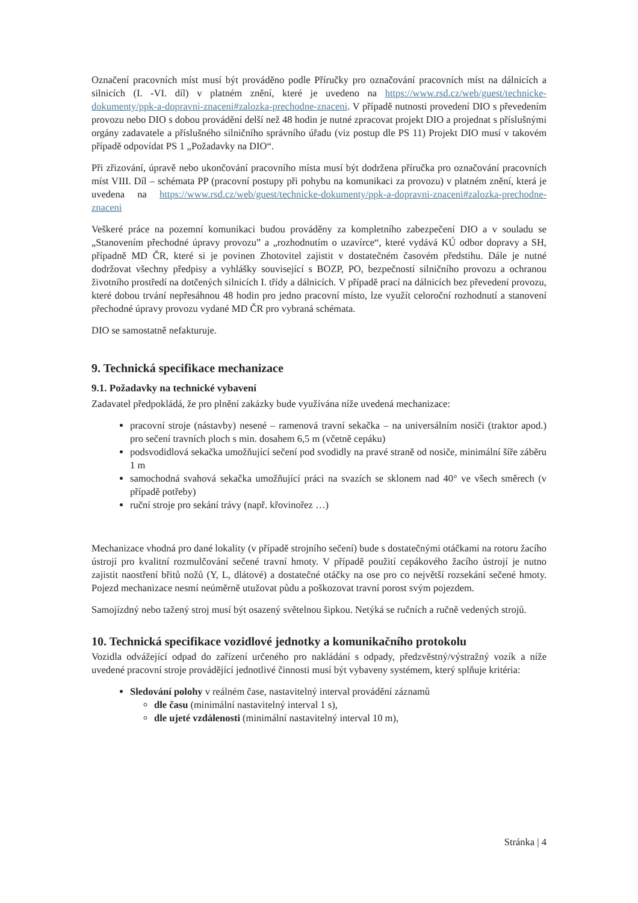Označení pracovních míst musí být prováděno podle Příručky pro označování pracovních míst na dálnicích a silnicích (I. -VI. díl) v platném znění, které je uvedeno na https://www.rsd.cz/web/guest/technicke-dokumenty/ppk-a-dopravni-znaceni#zalozka-prechodne-znaceni. V případě nutnosti provedení DIO s převedením provozu nebo DIO s dobou provádění delší než 48 hodin je nutné zpracovat projekt DIO a projednat s příslušnými orgány zadavatele a příslušného silničního správního úřadu (viz postup dle PS 11) Projekt DIO musí v takovém případě odpovídat PS 1 „Požadavky na DIO“.
Při zřizování, úpravě nebo ukončování pracovního místa musí být dodržena příručka pro označování pracovních míst VIII. Díl – schémata PP (pracovní postupy při pohybu na komunikaci za provozu) v platném znění, která je uvedena na https://www.rsd.cz/web/guest/technicke-dokumenty/ppk-a-dopravni-znaceni#zalozka-prechodne-znaceni
Veškeré práce na pozemní komunikaci budou prováděny za kompletního zabezpečení DIO a v souladu se „Stanovením přechodné úpravy provozu” a „rozhodnutím o uzavírce“, které vydává KÚ odbor dopravy a SH, případně MD ČR, které si je povinen Zhotovitel zajistit v dostatečném časovém předstihu. Dále je nutné dodržovat všechny předpisy a vyhlášky související s BOZP, PO, bezpečností silničního provozu a ochranou životního prostředí na dotčených silnicích I. třídy a dálnicích. V případě prací na dálnicích bez převedení provozu, které dobou trvání nepřesáhnou 48 hodin pro jedno pracovní místo, lze využít celoroční rozhodnutí a stanovení přechodné úpravy provozu vydané MD ČR pro vybraná schémata.
DIO se samostatně nefakturuje.
9. Technická specifikace mechanizace
9.1. Požadavky na technické vybavení
Zadavatel předpokládá, že pro plnění zakázky bude využívána níže uvedená mechanizace:
pracovní stroje (nástavby) nesené – ramenová travní sekačka – na universálním nosiči (traktor apod.) pro sečení travních ploch s min. dosahem 6,5 m (včetně cepáku)
podsvodidlová sekačka umožňující sečení pod svodidly na pravé straně od nosiče, minimální šíře záběru 1 m
samochodná svahová sekačka umožňující práci na svazích se sklonem nad 40° ve všech směrech (v případě potřeby)
ruční stroje pro sekání trávy (např. křovinořez …)
Mechanizace vhodná pro dané lokality (v případě strojního sečení) bude s dostatečnými otáčkami na rotoru žacího ústrojí pro kvalitní rozmulčování sečené travní hmoty. V případě použití cepákového žacího ústrojí je nutno zajistit naostření břitů nožů (Y, L, dlátové) a dostatečné otáčky na ose pro co největší rozsekání sečené hmoty. Pojezd mechanizace nesmí neúměrně utužovat půdu a poškozovat travní porost svým pojezdem.
Samojízdný nebo tažený stroj musí být osazený světelnou šipkou. Netýká se ručních a ručně vedených strojů.
10. Technická specifikace vozidlové jednotky a komunikačního protokolu
Vozidla odvážející odpad do zařízení určeného pro nakládání s odpady, předzvěstný/výstražný vozík a níže uvedené pracovní stroje provádějící jednotlivé činnosti musí být vybaveny systémem, který splňuje kritéria:
Sledování polohy v reálném čase, nastavitelný interval provádění záznamů
dle času (minimální nastavitelný interval 1 s),
dle ujeté vzdálenosti (minimální nastavitelný interval 10 m),
Stránka | 4